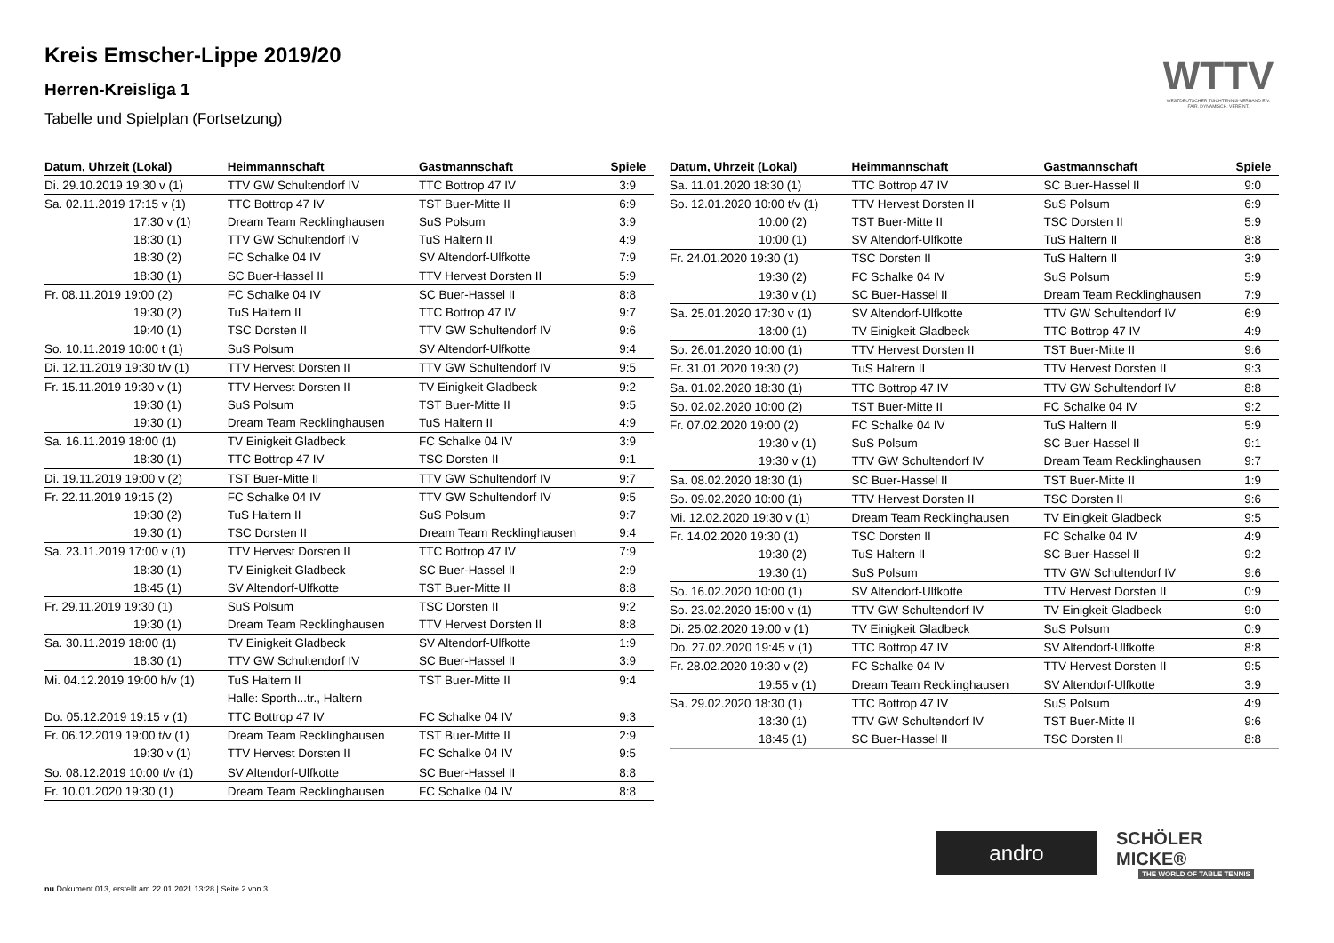Kreis Emscher-Lippe 2019/20
Herren-Kreisliga 1
Tabelle und Spielplan (Fortsetzung)
WTTV
WESTDEUTSCHER TISCHTENNIS-VERBAND E.V.
FAIR. DYNAMISCH. VEREINT.
| Datum, Uhrzeit (Lokal) | Heimmannschaft | Gastmannschaft | Spiele |
| --- | --- | --- | --- |
| Di. 29.10.2019 19:30 v (1) | TTV GW Schultendorf IV | TTC Bottrop 47 IV | 3:9 |
| Sa. 02.11.2019 17:15 v (1) | TTC Bottrop 47 IV | TST Buer-Mitte II | 6:9 |
| 17:30 v (1) | Dream Team Recklinghausen | SuS Polsum | 3:9 |
| 18:30 (1) | TTV GW Schultendorf IV | TuS Haltern II | 4:9 |
| 18:30 (2) | FC Schalke 04 IV | SV Altendorf-Ulfkotte | 7:9 |
| 18:30 (1) | SC Buer-Hassel II | TTV Hervest Dorsten II | 5:9 |
| Fr. 08.11.2019 19:00 (2) | FC Schalke 04 IV | SC Buer-Hassel II | 8:8 |
| 19:30 (2) | TuS Haltern II | TTC Bottrop 47 IV | 9:7 |
| 19:40 (1) | TSC Dorsten II | TTV GW Schultendorf IV | 9:6 |
| So. 10.11.2019 10:00 t (1) | SuS Polsum | SV Altendorf-Ulfkotte | 9:4 |
| Di. 12.11.2019 19:30 t/v (1) | TTV Hervest Dorsten II | TTV GW Schultendorf IV | 9:5 |
| Fr. 15.11.2019 19:30 v (1) | TTV Hervest Dorsten II | TV Einigkeit Gladbeck | 9:2 |
| 19:30 (1) | SuS Polsum | TST Buer-Mitte II | 9:5 |
| 19:30 (1) | Dream Team Recklinghausen | TuS Haltern II | 4:9 |
| Sa. 16.11.2019 18:00 (1) | TV Einigkeit Gladbeck | FC Schalke 04 IV | 3:9 |
| 18:30 (1) | TTC Bottrop 47 IV | TSC Dorsten II | 9:1 |
| Di. 19.11.2019 19:00 v (2) | TST Buer-Mitte II | TTV GW Schultendorf IV | 9:7 |
| Fr. 22.11.2019 19:15 (2) | FC Schalke 04 IV | TTV GW Schultendorf IV | 9:5 |
| 19:30 (2) | TuS Haltern II | SuS Polsum | 9:7 |
| 19:30 (1) | TSC Dorsten II | Dream Team Recklinghausen | 9:4 |
| Sa. 23.11.2019 17:00 v (1) | TTV Hervest Dorsten II | TTC Bottrop 47 IV | 7:9 |
| 18:30 (1) | TV Einigkeit Gladbeck | SC Buer-Hassel II | 2:9 |
| 18:45 (1) | SV Altendorf-Ulfkotte | TST Buer-Mitte II | 8:8 |
| Fr. 29.11.2019 19:30 (1) | SuS Polsum | TSC Dorsten II | 9:2 |
| 19:30 (1) | Dream Team Recklinghausen | TTV Hervest Dorsten II | 8:8 |
| Sa. 30.11.2019 18:00 (1) | TV Einigkeit Gladbeck | SV Altendorf-Ulfkotte | 1:9 |
| 18:30 (1) | TTV GW Schultendorf IV | SC Buer-Hassel II | 3:9 |
| Mi. 04.12.2019 19:00 h/v (1) | TuS Haltern II | TST Buer-Mitte II | 9:4 |
| | Halle: Sporth...tr., Haltern | | |
| Do. 05.12.2019 19:15 v (1) | TTC Bottrop 47 IV | FC Schalke 04 IV | 9:3 |
| Fr. 06.12.2019 19:00 t/v (1) | Dream Team Recklinghausen | TST Buer-Mitte II | 2:9 |
| 19:30 v (1) | TTV Hervest Dorsten II | FC Schalke 04 IV | 9:5 |
| So. 08.12.2019 10:00 t/v (1) | SV Altendorf-Ulfkotte | SC Buer-Hassel II | 8:8 |
| Fr. 10.01.2020 19:30 (1) | Dream Team Recklinghausen | FC Schalke 04 IV | 8:8 |
| Datum, Uhrzeit (Lokal) | Heimmannschaft | Gastmannschaft | Spiele |
| --- | --- | --- | --- |
| Sa. 11.01.2020 18:30 (1) | TTC Bottrop 47 IV | SC Buer-Hassel II | 9:0 |
| So. 12.01.2020 10:00 t/v (1) | TTV Hervest Dorsten II | SuS Polsum | 6:9 |
| 10:00 (2) | TST Buer-Mitte II | TSC Dorsten II | 5:9 |
| 10:00 (1) | SV Altendorf-Ulfkotte | TuS Haltern II | 8:8 |
| Fr. 24.01.2020 19:30 (1) | TSC Dorsten II | TuS Haltern II | 3:9 |
| 19:30 (2) | FC Schalke 04 IV | SuS Polsum | 5:9 |
| 19:30 v (1) | SC Buer-Hassel II | Dream Team Recklinghausen | 7:9 |
| Sa. 25.01.2020 17:30 v (1) | SV Altendorf-Ulfkotte | TTV GW Schultendorf IV | 6:9 |
| 18:00 (1) | TV Einigkeit Gladbeck | TTC Bottrop 47 IV | 4:9 |
| So. 26.01.2020 10:00 (1) | TTV Hervest Dorsten II | TST Buer-Mitte II | 9:6 |
| Fr. 31.01.2020 19:30 (2) | TuS Haltern II | TTV Hervest Dorsten II | 9:3 |
| Sa. 01.02.2020 18:30 (1) | TTC Bottrop 47 IV | TTV GW Schultendorf IV | 8:8 |
| So. 02.02.2020 10:00 (2) | TST Buer-Mitte II | FC Schalke 04 IV | 9:2 |
| Fr. 07.02.2020 19:00 (2) | FC Schalke 04 IV | TuS Haltern II | 5:9 |
| 19:30 v (1) | SuS Polsum | SC Buer-Hassel II | 9:1 |
| 19:30 v (1) | TTV GW Schultendorf IV | Dream Team Recklinghausen | 9:7 |
| Sa. 08.02.2020 18:30 (1) | SC Buer-Hassel II | TST Buer-Mitte II | 1:9 |
| So. 09.02.2020 10:00 (1) | TTV Hervest Dorsten II | TSC Dorsten II | 9:6 |
| Mi. 12.02.2020 19:30 v (1) | Dream Team Recklinghausen | TV Einigkeit Gladbeck | 9:5 |
| Fr. 14.02.2020 19:30 (1) | TSC Dorsten II | FC Schalke 04 IV | 4:9 |
| 19:30 (2) | TuS Haltern II | SC Buer-Hassel II | 9:2 |
| 19:30 (1) | SuS Polsum | TTV GW Schultendorf IV | 9:6 |
| So. 16.02.2020 10:00 (1) | SV Altendorf-Ulfkotte | TTV Hervest Dorsten II | 0:9 |
| So. 23.02.2020 15:00 v (1) | TTV GW Schultendorf IV | TV Einigkeit Gladbeck | 9:0 |
| Di. 25.02.2020 19:00 v (1) | TV Einigkeit Gladbeck | SuS Polsum | 0:9 |
| Do. 27.02.2020 19:45 v (1) | TTC Bottrop 47 IV | SV Altendorf-Ulfkotte | 8:8 |
| Fr. 28.02.2020 19:30 v (2) | FC Schalke 04 IV | TTV Hervest Dorsten II | 9:5 |
| 19:55 v (1) | Dream Team Recklinghausen | SV Altendorf-Ulfkotte | 3:9 |
| Sa. 29.02.2020 18:30 (1) | TTC Bottrop 47 IV | SuS Polsum | 4:9 |
| 18:30 (1) | TTV GW Schultendorf IV | TST Buer-Mitte II | 9:6 |
| 18:45 (1) | SC Buer-Hassel II | TSC Dorsten II | 8:8 |
andro
SCHÖLER MICKE®
THE WORLD OF TABLE TENNIS
nu.Dokument 013, erstellt am 22.01.2021 13:28 | Seite 2 von 3